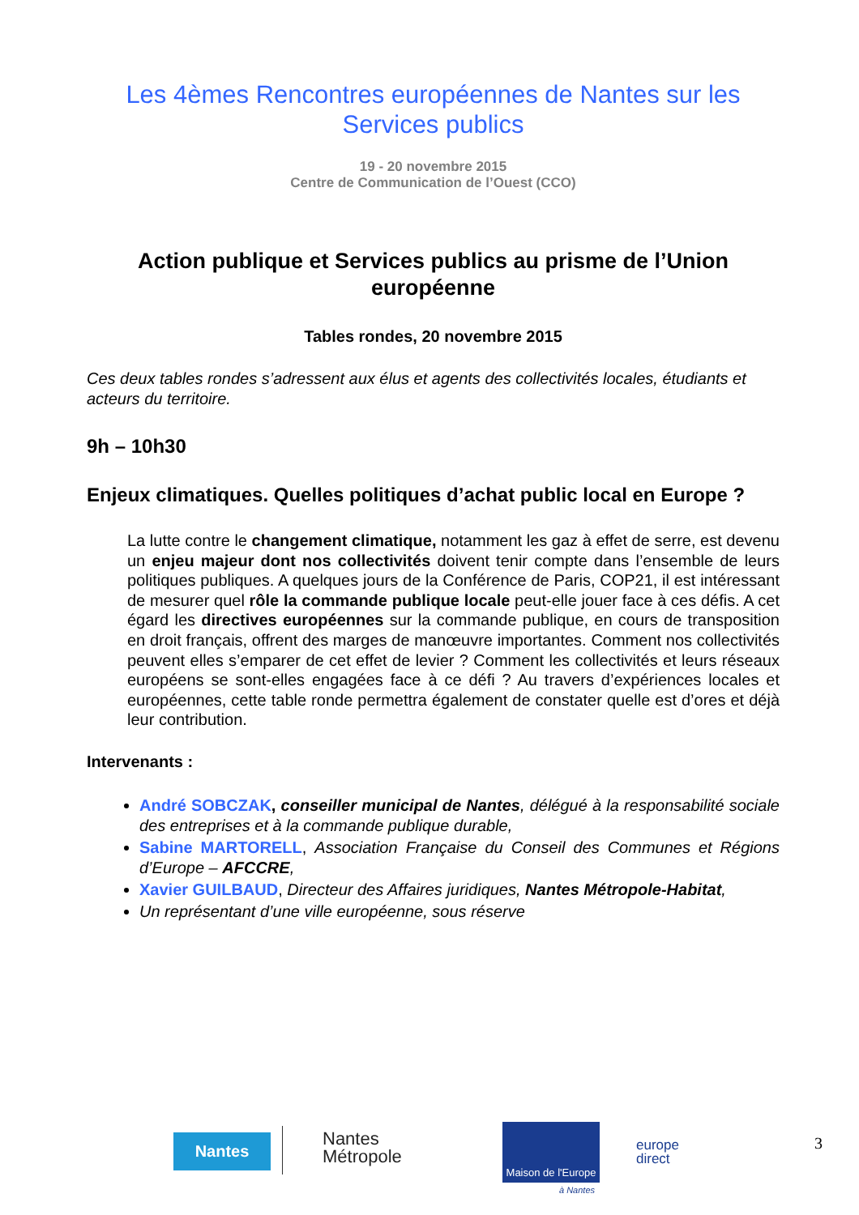Les 4èmes Rencontres européennes de Nantes sur les Services publics
19 - 20 novembre 2015
Centre de Communication de l’Ouest (CCO)
Action publique et Services publics au prisme de l’Union européenne
Tables rondes, 20 novembre 2015
Ces deux tables rondes s’adressent aux élus et agents des collectivités locales, étudiants et acteurs du territoire.
9h – 10h30
Enjeux climatiques. Quelles politiques d’achat public local en Europe ?
La lutte contre le changement climatique, notamment les gaz à effet de serre, est devenu un enjeu majeur dont nos collectivités doivent tenir compte dans l’ensemble de leurs politiques publiques. A quelques jours de la Conférence de Paris, COP21, il est intéressant de mesurer quel rôle la commande publique locale peut-elle jouer face à ces défis. A cet égard les directives européennes sur la commande publique, en cours de transposition en droit français, offrent des marges de manœuvre importantes. Comment nos collectivités peuvent elles s’emparer de cet effet de levier ? Comment les collectivités et leurs réseaux européens se sont-elles engagées face à ce défi ? Au travers d’expériences locales et européennes, cette table ronde permettra également de constater quelle est d’ores et déjà leur contribution.
Intervenants :
André SOBCZAK, conseiller municipal de Nantes, délégué à la responsabilité sociale des entreprises et à la commande publique durable,
Sabine MARTORELL, Association Française du Conseil des Communes et Régions d’Europe – AFCCRE,
Xavier GUILBAUD, Directeur des Affaires juridiques, Nantes Métropole-Habitat,
Un représentant d’une ville européenne, sous réserve
Nantes
Nantes
Métropole
Maison de l'Europe
à Nantes
europe
direct
3